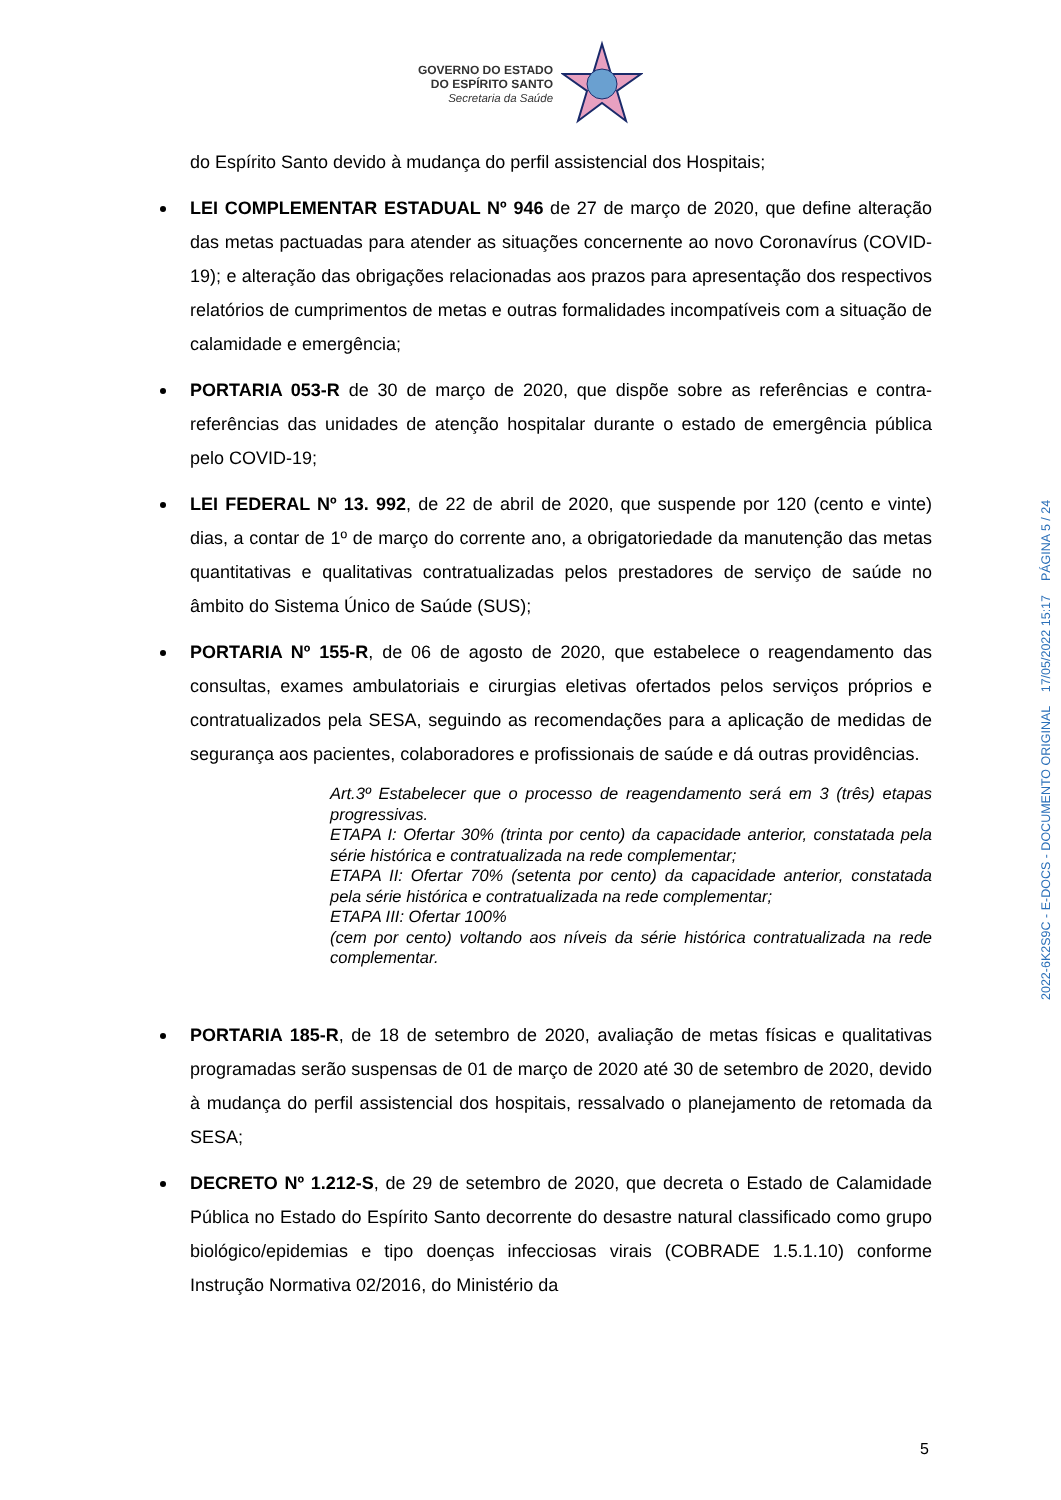GOVERNO DO ESTADO
DO ESPÍRITO SANTO
Secretaria da Saúde
do Espírito Santo devido à mudança do perfil assistencial dos Hospitais;
LEI COMPLEMENTAR ESTADUAL Nº 946 de 27 de março de 2020, que define alteração das metas pactuadas para atender as situações concernente ao novo Coronavírus (COVID-19); e alteração das obrigações relacionadas aos prazos para apresentação dos respectivos relatórios de cumprimentos de metas e outras formalidades incompatíveis com a situação de calamidade e emergência;
PORTARIA 053-R de 30 de março de 2020, que dispõe sobre as referências e contra-referências das unidades de atenção hospitalar durante o estado de emergência pública pelo COVID-19;
LEI FEDERAL Nº 13. 992, de 22 de abril de 2020, que suspende por 120 (cento e vinte) dias, a contar de 1º de março do corrente ano, a obrigatoriedade da manutenção das metas quantitativas e qualitativas contratualizadas pelos prestadores de serviço de saúde no âmbito do Sistema Único de Saúde (SUS);
PORTARIA Nº 155-R, de 06 de agosto de 2020, que estabelece o reagendamento das consultas, exames ambulatoriais e cirurgias eletivas ofertados pelos serviços próprios e contratualizados pela SESA, seguindo as recomendações para a aplicação de medidas de segurança aos pacientes, colaboradores e profissionais de saúde e dá outras providências.
Art.3º Estabelecer que o processo de reagendamento será em 3 (três) etapas progressivas.
ETAPA I: Ofertar 30% (trinta por cento) da capacidade anterior, constatada pela série histórica e contratualizada na rede complementar;
ETAPA II: Ofertar 70% (setenta por cento) da capacidade anterior, constatada pela série histórica e contratualizada na rede complementar;
ETAPA III: Ofertar 100%
(cem por cento) voltando aos níveis da série histórica contratualizada na rede complementar.
PORTARIA 185-R, de 18 de setembro de 2020, avaliação de metas físicas e qualitativas programadas serão suspensas de 01 de março de 2020 até 30 de setembro de 2020, devido à mudança do perfil assistencial dos hospitais, ressalvado o planejamento de retomada da SESA;
DECRETO Nº 1.212-S, de 29 de setembro de 2020, que decreta o Estado de Calamidade Pública no Estado do Espírito Santo decorrente do desastre natural classificado como grupo biológico/epidemias e tipo doenças infecciosas virais (COBRADE 1.5.1.10) conforme Instrução Normativa 02/2016, do Ministério da
2022-6K2S9C - E-DOCS - DOCUMENTO ORIGINAL 17/05/2022 15:17 PÁGINA 5 / 24
5